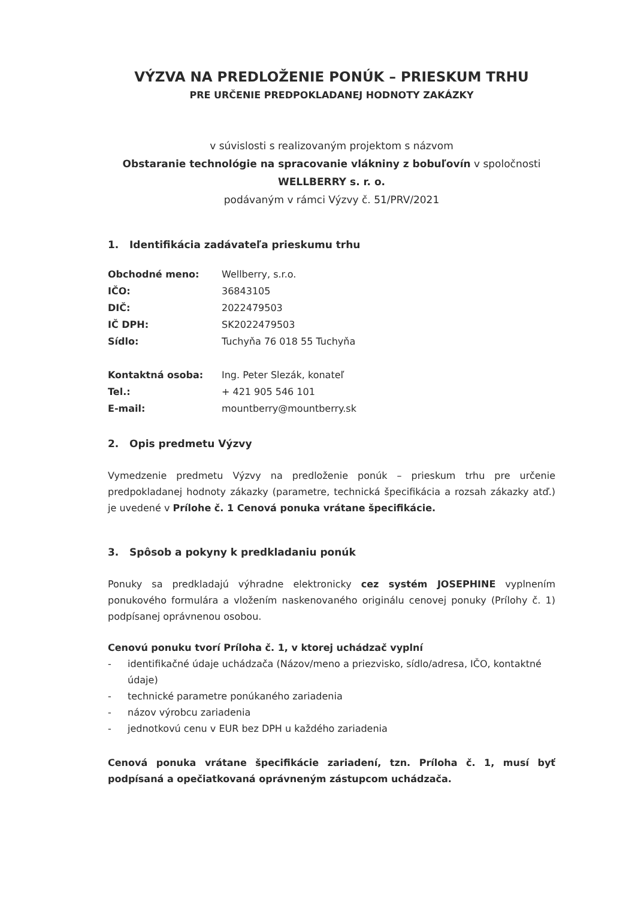VÝZVA NA PREDLOŽENIE PONÚK – PRIESKUM TRHU
PRE URČENIE PREDPOKLADANEJ HODNOTY ZAKÁZKY
v súvislosti s realizovaným projektom s názvom
Obstaranie technológie na spracovanie vlákniny z bobuľovín v spoločnosti
WELLBERRY s. r. o.
podávaným v rámci Výzvy č. 51/PRV/2021
1. Identifikácia zadávateľa prieskumu trhu
| Obchodné meno: | Wellberry, s.r.o. |
| IČO: | 36843105 |
| DIČ: | 2022479503 |
| IČ DPH: | SK2022479503 |
| Sídlo: | Tuchyňa 76 018 55 Tuchyňa |
| Kontaktná osoba: | Ing. Peter Slezák, konateľ |
| Tel.: | + 421 905 546 101 |
| E-mail: | mountberry@mountberry.sk |
2. Opis predmetu Výzvy
Vymedzenie predmetu Výzvy na predloženie ponúk – prieskum trhu pre určenie predpokladanej hodnoty zákazky (parametre, technická špecifikácia a rozsah zákazky atď.) je uvedené v Prílohe č. 1 Cenová ponuka vrátane špecifikácie.
3. Spôsob a pokyny k predkladaniu ponúk
Ponuky sa predkladajú výhradne elektronicky cez systém JOSEPHINE vyplnením ponukového formulára a vložením naskenovaného originálu cenovej ponuky (Prílohy č. 1) podpísanej oprávnenou osobou.
Cenovú ponuku tvorí Príloha č. 1, v ktorej uchádzač vyplní
- identifikačné údaje uchádzača (Názov/meno a priezvisko, sídlo/adresa, IČO, kontaktné údaje)
- technické parametre ponúkaného zariadenia
- názov výrobcu zariadenia
- jednotkovú cenu v EUR bez DPH u každého zariadenia
Cenová ponuka vrátane špecifikácie zariadení, tzn. Príloha č. 1, musí byť podpísaná a opečiatkovaná oprávneným zástupcom uchádzača.